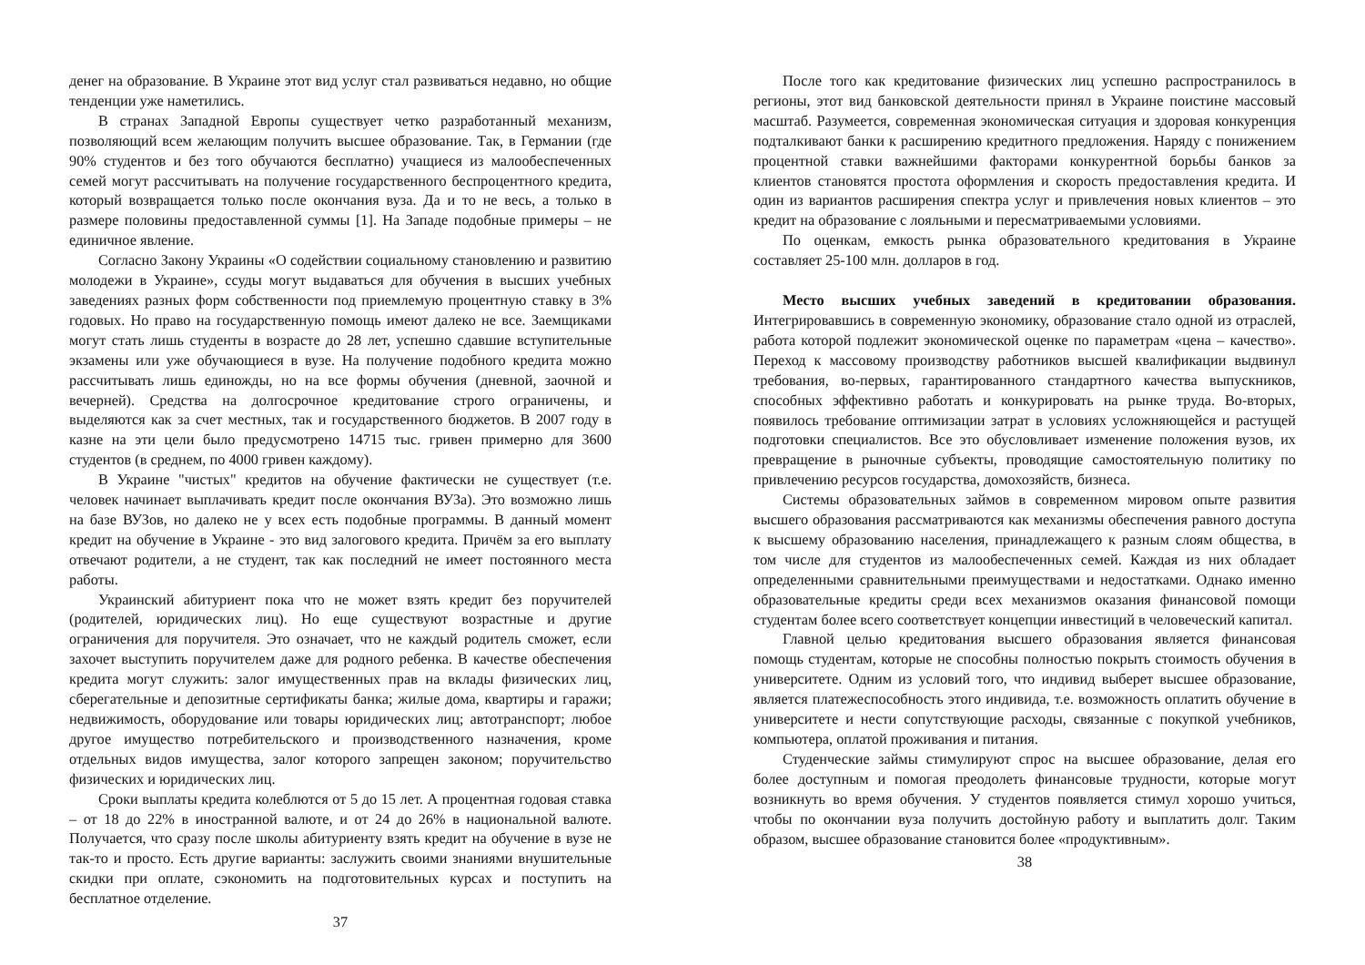денег на образование. В Украине этот вид услуг стал развиваться недавно, но общие тенденции уже наметились.
В странах Западной Европы существует четко разработанный механизм, позволяющий всем желающим получить высшее образование. Так, в Германии (где 90% студентов и без того обучаются бесплатно) учащиеся из малообеспеченных семей могут рассчитывать на получение государственного беспроцентного кредита, который возвращается только после окончания вуза. Да и то не весь, а только в размере половины предоставленной суммы [1]. На Западе подобные примеры – не единичное явление.
Согласно Закону Украины «О содействии социальному становлению и развитию молодежи в Украине», ссуды могут выдаваться для обучения в высших учебных заведениях разных форм собственности под приемлемую процентную ставку в 3% годовых. Но право на государственную помощь имеют далеко не все. Заемщиками могут стать лишь студенты в возрасте до 28 лет, успешно сдавшие вступительные экзамены или уже обучающиеся в вузе. На получение подобного кредита можно рассчитывать лишь единожды, но на все формы обучения (дневной, заочной и вечерней). Средства на долгосрочное кредитование строго ограничены, и выделяются как за счет местных, так и государственного бюджетов. В 2007 году в казне на эти цели было предусмотрено 14715 тыс. гривен примерно для 3600 студентов (в среднем, по 4000 гривен каждому).
В Украине "чистых" кредитов на обучение фактически не существует (т.е. человек начинает выплачивать кредит после окончания ВУЗа). Это возможно лишь на базе ВУЗов, но далеко не у всех есть подобные программы. В данный момент кредит на обучение в Украине - это вид залогового кредита. Причём за его выплату отвечают родители, а не студент, так как последний не имеет постоянного места работы.
Украинский абитуриент пока что не может взять кредит без поручителей (родителей, юридических лиц). Но еще существуют возрастные и другие ограничения для поручителя. Это означает, что не каждый родитель сможет, если захочет выступить поручителем даже для родного ребенка. В качестве обеспечения кредита могут служить: залог имущественных прав на вклады физических лиц, сберегательные и депозитные сертификаты банка; жилые дома, квартиры и гаражи; недвижимость, оборудование или товары юридических лиц; автотранспорт; любое другое имущество потребительского и производственного назначения, кроме отдельных видов имущества, залог которого запрещен законом; поручительство физических и юридических лиц.
Сроки выплаты кредита колеблются от 5 до 15 лет. А процентная годовая ставка – от 18 до 22% в иностранной валюте, и от 24 до 26% в национальной валюте. Получается, что сразу после школы абитуриенту взять кредит на обучение в вузе не так-то и просто. Есть другие варианты: заслужить своими знаниями внушительные скидки при оплате, сэкономить на подготовительных курсах и поступить на бесплатное отделение.
37
После того как кредитование физических лиц успешно распространилось в регионы, этот вид банковской деятельности принял в Украине поистине массовый масштаб. Разумеется, современная экономическая ситуация и здоровая конкуренция подталкивают банки к расширению кредитного предложения. Наряду с понижением процентной ставки важнейшими факторами конкурентной борьбы банков за клиентов становятся простота оформления и скорость предоставления кредита. И один из вариантов расширения спектра услуг и привлечения новых клиентов – это кредит на образование с лояльными и пересматриваемыми условиями.
По оценкам, емкость рынка образовательного кредитования в Украине составляет 25-100 млн. долларов в год.
Место высших учебных заведений в кредитовании образования. Интегрировавшись в современную экономику, образование стало одной из отраслей, работа которой подлежит экономической оценке по параметрам «цена – качество». Переход к массовому производству работников высшей квалификации выдвинул требования, во-первых, гарантированного стандартного качества выпускников, способных эффективно работать и конкурировать на рынке труда. Во-вторых, появилось требование оптимизации затрат в условиях усложняющейся и растущей подготовки специалистов. Все это обусловливает изменение положения вузов, их превращение в рыночные субъекты, проводящие самостоятельную политику по привлечению ресурсов государства, домохозяйств, бизнеса.
Системы образовательных займов в современном мировом опыте развития высшего образования рассматриваются как механизмы обеспечения равного доступа к высшему образованию населения, принадлежащего к разным слоям общества, в том числе для студентов из малообеспеченных семей. Каждая из них обладает определенными сравнительными преимуществами и недостатками. Однако именно образовательные кредиты среди всех механизмов оказания финансовой помощи студентам более всего соответствует концепции инвестиций в человеческий капитал.
Главной целью кредитования высшего образования является финансовая помощь студентам, которые не способны полностью покрыть стоимость обучения в университете. Одним из условий того, что индивид выберет высшее образование, является платежеспособность этого индивида, т.е. возможность оплатить обучение в университете и нести сопутствующие расходы, связанные с покупкой учебников, компьютера, оплатой проживания и питания.
Студенческие займы стимулируют спрос на высшее образование, делая его более доступным и помогая преодолеть финансовые трудности, которые могут возникнуть во время обучения. У студентов появляется стимул хорошо учиться, чтобы по окончании вуза получить достойную работу и выплатить долг. Таким образом, высшее образование становится более «продуктивным».
38